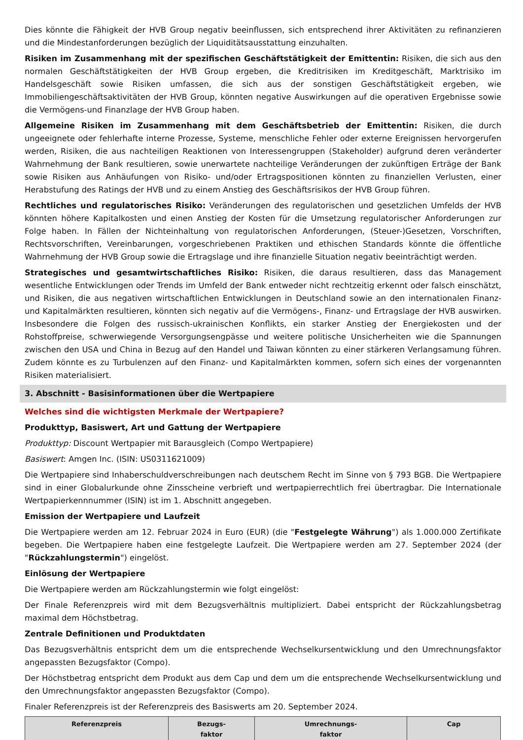Dies könnte die Fähigkeit der HVB Group negativ beeinflussen, sich entsprechend ihrer Aktivitäten zu refinanzieren und die Mindestanforderungen bezüglich der Liquiditätsausstattung einzuhalten.
Risiken im Zusammenhang mit der spezifischen Geschäftstätigkeit der Emittentin: Risiken, die sich aus den normalen Geschäftstätigkeiten der HVB Group ergeben, die Kreditrisiken im Kreditgeschäft, Marktrisiko im Handelsgeschäft sowie Risiken umfassen, die sich aus der sonstigen Geschäftstätigkeit ergeben, wie Immobiliengeschäftsaktivitäten der HVB Group, könnten negative Auswirkungen auf die operativen Ergebnisse sowie die Vermögens-und Finanzlage der HVB Group haben.
Allgemeine Risiken im Zusammenhang mit dem Geschäftsbetrieb der Emittentin: Risiken, die durch ungeeignete oder fehlerhafte interne Prozesse, Systeme, menschliche Fehler oder externe Ereignissen hervorgerufen werden, Risiken, die aus nachteiligen Reaktionen von Interessengruppen (Stakeholder) aufgrund deren veränderter Wahrnehmung der Bank resultieren, sowie unerwartete nachteilige Veränderungen der zukünftigen Erträge der Bank sowie Risiken aus Anhäufungen von Risiko- und/oder Ertragspositionen könnten zu finanziellen Verlusten, einer Herabstufung des Ratings der HVB und zu einem Anstieg des Geschäftsrisikos der HVB Group führen.
Rechtliches und regulatorisches Risiko: Veränderungen des regulatorischen und gesetzlichen Umfelds der HVB könnten höhere Kapitalkosten und einen Anstieg der Kosten für die Umsetzung regulatorischer Anforderungen zur Folge haben. In Fällen der Nichteinhaltung von regulatorischen Anforderungen, (Steuer-)Gesetzen, Vorschriften, Rechtsvorschriften, Vereinbarungen, vorgeschriebenen Praktiken und ethischen Standards könnte die öffentliche Wahrnehmung der HVB Group sowie die Ertragslage und ihre finanzielle Situation negativ beeinträchtigt werden.
Strategisches und gesamtwirtschaftliches Risiko: Risiken, die daraus resultieren, dass das Management wesentliche Entwicklungen oder Trends im Umfeld der Bank entweder nicht rechtzeitig erkennt oder falsch einschätzt, und Risiken, die aus negativen wirtschaftlichen Entwicklungen in Deutschland sowie an den internationalen Finanz- und Kapitalmärkten resultieren, könnten sich negativ auf die Vermögens-, Finanz- und Ertragslage der HVB auswirken. Insbesondere die Folgen des russisch-ukrainischen Konflikts, ein starker Anstieg der Energiekosten und der Rohstoffpreise, schwerwiegende Versorgungsengpässe und weitere politische Unsicherheiten wie die Spannungen zwischen den USA und China in Bezug auf den Handel und Taiwan könnten zu einer stärkeren Verlangsamung führen. Zudem könnte es zu Turbulenzen auf den Finanz- und Kapitalmärkten kommen, sofern sich eines der vorgenannten Risiken materialisiert.
3. Abschnitt - Basisinformationen über die Wertpapiere
Welches sind die wichtigsten Merkmale der Wertpapiere?
Produkttyp, Basiswert, Art und Gattung der Wertpapiere
Produkttyp: Discount Wertpapier mit Barausgleich (Compo Wertpapiere)
Basiswert: Amgen Inc. (ISIN: US0311621009)
Die Wertpapiere sind Inhaberschuldverschreibungen nach deutschem Recht im Sinne von § 793 BGB. Die Wertpapiere sind in einer Globalurkunde ohne Zinsscheine verbrieft und wertpapierrechtlich frei übertragbar. Die Internationale Wertpapierkennnummer (ISIN) ist im 1. Abschnitt angegeben.
Emission der Wertpapiere und Laufzeit
Die Wertpapiere werden am 12. Februar 2024 in Euro (EUR) (die "Festgelegte Währung") als 1.000.000 Zertifikate begeben. Die Wertpapiere haben eine festgelegte Laufzeit. Die Wertpapiere werden am 27. September 2024 (der "Rückzahlungstermin") eingelöst.
Einlösung der Wertpapiere
Die Wertpapiere werden am Rückzahlungstermin wie folgt eingelöst:
Der Finale Referenzpreis wird mit dem Bezugsverhältnis multipliziert. Dabei entspricht der Rückzahlungsbetrag maximal dem Höchstbetrag.
Zentrale Definitionen und Produktdaten
Das Bezugsverhältnis entspricht dem um die entsprechende Wechselkursentwicklung und den Umrechnungsfaktor angepassten Bezugsfaktor (Compo).
Der Höchstbetrag entspricht dem Produkt aus dem Cap und dem um die entsprechende Wechselkursentwicklung und den Umrechnungsfaktor angepassten Bezugsfaktor (Compo).
Finaler Referenzpreis ist der Referenzpreis des Basiswerts am 20. September 2024.
| Referenzpreis | Bezugs- faktor | Umrechnungs- faktor | Cap |
| --- | --- | --- | --- |